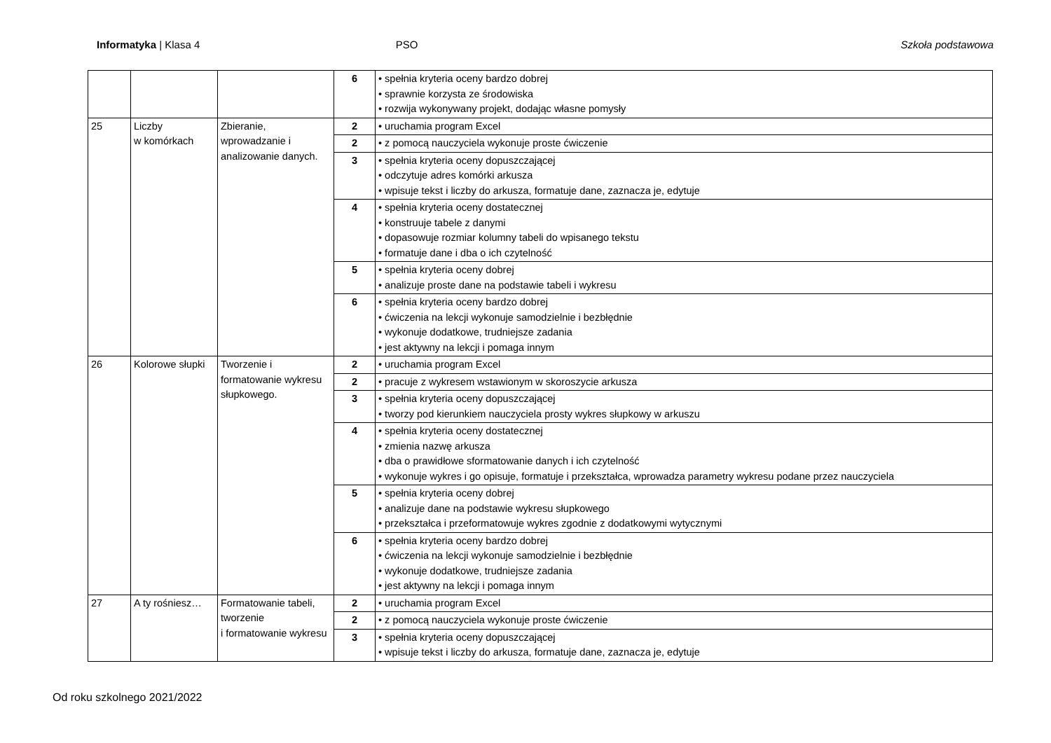Informatyka | Klasa 4 PSO Szkoła podstawowa
| | | | 6 | • spełnia kryteria oceny bardzo dobrej • sprawnie korzysta ze środowiska • rozwija wykonywany projekt, dodając własne pomysły |
| 25 | Liczby w komórkach | Zbieranie, wprowadzanie i analizowanie danych. | 2 | • uruchamia program Excel |
| | | | 2 | • z pomocą nauczyciela wykonuje proste ćwiczenie |
| | | | 3 | • spełnia kryteria oceny dopuszczającej • odczytuje adres komórki arkusza • wpisuje tekst i liczby do arkusza, formatuje dane, zaznacza je, edytuje |
| | | | 4 | • spełnia kryteria oceny dostatecznej • konstruuje tabele z danymi • dopasowuje rozmiar kolumny tabeli do wpisanego tekstu • formatuje dane i dba o ich czytelność |
| | | | 5 | • spełnia kryteria oceny dobrej • analizuje proste dane na podstawie tabeli i wykresu |
| | | | 6 | • spełnia kryteria oceny bardzo dobrej • ćwiczenia na lekcji wykonuje samodzielnie i bezbłędnie • wykonuje dodatkowe, trudniejsze zadania • jest aktywny na lekcji i pomaga innym |
| 26 | Kolorowe słupki | Tworzenie i formatowanie wykresu słupkowego. | 2 | • uruchamia program Excel |
| | | | 2 | • pracuje z wykresem wstawionym w skoroszycie arkusza |
| | | | 3 | • spełnia kryteria oceny dopuszczającej • tworzy pod kierunkiem nauczyciela prosty wykres słupkowy w arkuszu |
| | | | 4 | • spełnia kryteria oceny dostatecznej • zmienia nazwę arkusza • dba o prawidłowe sformatowanie danych i ich czytelność • wykonuje wykres i go opisuje, formatuje i przekształca, wprowadza parametry wykresu podane przez nauczyciela |
| | | | 5 | • spełnia kryteria oceny dobrej • analizuje dane na podstawie wykresu słupkowego • przekształca i przeformatowuje wykres zgodnie z dodatkowymi wytycznymi |
| | | | 6 | • spełnia kryteria oceny bardzo dobrej • ćwiczenia na lekcji wykonuje samodzielnie i bezbłędnie • wykonuje dodatkowe, trudniejsze zadania • jest aktywny na lekcji i pomaga innym |
| 27 | A ty rośniesz… | Formatowanie tabeli, tworzenie i formatowanie wykresu | 2 | • uruchamia program Excel |
| | | | 2 | • z pomocą nauczyciela wykonuje proste ćwiczenie |
| | | | 3 | • spełnia kryteria oceny dopuszczającej • wpisuje tekst i liczby do arkusza, formatuje dane, zaznacza je, edytuje |
Od roku szkolnego 2021/2022